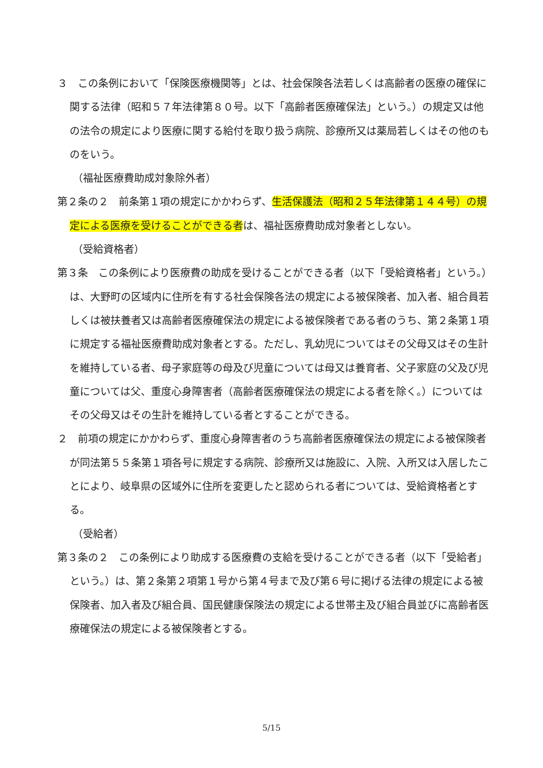３　この条例において「保険医療機関等」とは、社会保険各法若しくは高齢者の医療の確保に関する法律（昭和５７年法律第８０号。以下「高齢者医療確保法」という。）の規定又は他の法令の規定により医療に関する給付を取り扱う病院、診療所又は薬局若しくはその他のものをいう。
（福祉医療費助成対象除外者）
第２条の２　前条第１項の規定にかかわらず、生活保護法（昭和２５年法律第１４４号）の規定による医療を受けることができる者は、福祉医療費助成対象者としない。
（受給資格者）
第３条　この条例により医療費の助成を受けることができる者（以下「受給資格者」という。）は、大野町の区域内に住所を有する社会保険各法の規定による被保険者、加入者、組合員若しくは被扶養者又は高齢者医療確保法の規定による被保険者である者のうち、第２条第１項に規定する福祉医療費助成対象者とする。ただし、乳幼児についてはその父母又はその生計を維持している者、母子家庭等の母及び児童については母又は養育者、父子家庭の父及び児童については父、重度心身障害者（高齢者医療確保法の規定による者を除く。）についてはその父母又はその生計を維持している者とすることができる。
２　前項の規定にかかわらず、重度心身障害者のうち高齢者医療確保法の規定による被保険者が同法第５５条第１項各号に規定する病院、診療所又は施設に、入院、入所又は入居したことにより、岐阜県の区域外に住所を変更したと認められる者については、受給資格者とする。
（受給者）
第３条の２　この条例により助成する医療費の支給を受けることができる者（以下「受給者」という。）は、第２条第２項第１号から第４号まで及び第６号に掲げる法律の規定による被保険者、加入者及び組合員、国民健康保険法の規定による世帯主及び組合員並びに高齢者医療確保法の規定による被保険者とする。
5/15